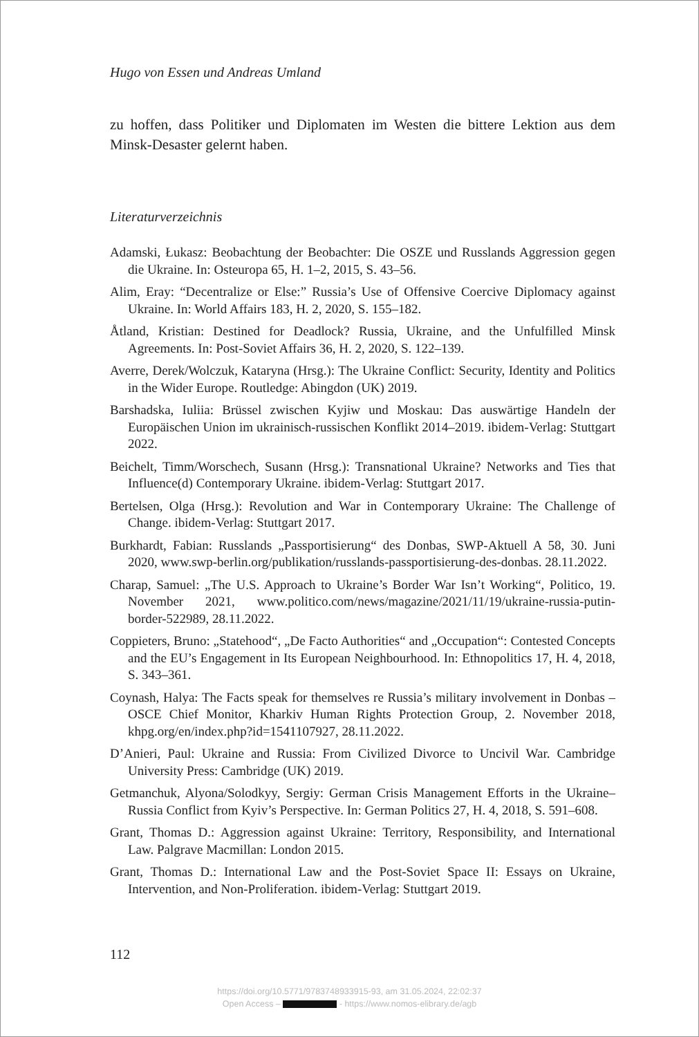Hugo von Essen und Andreas Umland
zu hoffen, dass Politiker und Diplomaten im Westen die bittere Lektion aus dem Minsk-Desaster gelernt haben.
Literaturverzeichnis
Adamski, Łukasz: Beobachtung der Beobachter: Die OSZE und Russlands Aggression gegen die Ukraine. In: Osteuropa 65, H. 1–2, 2015, S. 43–56.
Alim, Eray: “Decentralize or Else:” Russia’s Use of Offensive Coercive Diplomacy against Ukraine. In: World Affairs 183, H. 2, 2020, S. 155–182.
Åtland, Kristian: Destined for Deadlock? Russia, Ukraine, and the Unfulfilled Minsk Agreements. In: Post-Soviet Affairs 36, H. 2, 2020, S. 122–139.
Averre, Derek/Wolczuk, Kataryna (Hrsg.): The Ukraine Conflict: Security, Identity and Politics in the Wider Europe. Routledge: Abingdon (UK) 2019.
Barshadska, Iuliia: Brüssel zwischen Kyjiw und Moskau: Das auswärtige Handeln der Europäischen Union im ukrainisch-russischen Konflikt 2014–2019. ibidem-Verlag: Stuttgart 2022.
Beichelt, Timm/Worschech, Susann (Hrsg.): Transnational Ukraine? Networks and Ties that Influence(d) Contemporary Ukraine. ibidem-Verlag: Stuttgart 2017.
Bertelsen, Olga (Hrsg.): Revolution and War in Contemporary Ukraine: The Challenge of Change. ibidem-Verlag: Stuttgart 2017.
Burkhardt, Fabian: Russlands „Passportisierung“ des Donbas, SWP-Aktuell A 58, 30. Juni 2020, www.swp-berlin.org/publikation/russlands-passportisierung-des-donbas. 28.11.2022.
Charap, Samuel: „The U.S. Approach to Ukraine’s Border War Isn’t Working“, Politico, 19. November 2021, www.politico.com/news/magazine/2021/11/19/ukraine-russia-putin-border-522989, 28.11.2022.
Coppieters, Bruno: „Statehood“, „De Facto Authorities“ and „Occupation“: Contested Concepts and the EU’s Engagement in Its European Neighbourhood. In: Ethnopolitics 17, H. 4, 2018, S. 343–361.
Coynash, Halya: The Facts speak for themselves re Russia’s military involvement in Donbas – OSCE Chief Monitor, Kharkiv Human Rights Protection Group, 2. November 2018, khpg.org/en/index.php?id=1541107927, 28.11.2022.
D’Anieri, Paul: Ukraine and Russia: From Civilized Divorce to Uncivil War. Cambridge University Press: Cambridge (UK) 2019.
Getmanchuk, Alyona/Solodkyy, Sergiy: German Crisis Management Efforts in the Ukraine–Russia Conflict from Kyiv’s Perspective. In: German Politics 27, H. 4, 2018, S. 591–608.
Grant, Thomas D.: Aggression against Ukraine: Territory, Responsibility, and International Law. Palgrave Macmillan: London 2015.
Grant, Thomas D.: International Law and the Post-Soviet Space II: Essays on Ukraine, Intervention, and Non-Proliferation. ibidem-Verlag: Stuttgart 2019.
112
https://doi.org/10.5771/9783748933915-93, am 31.05.2024, 22:02:37
Open Access – - https://www.nomos-elibrary.de/agb